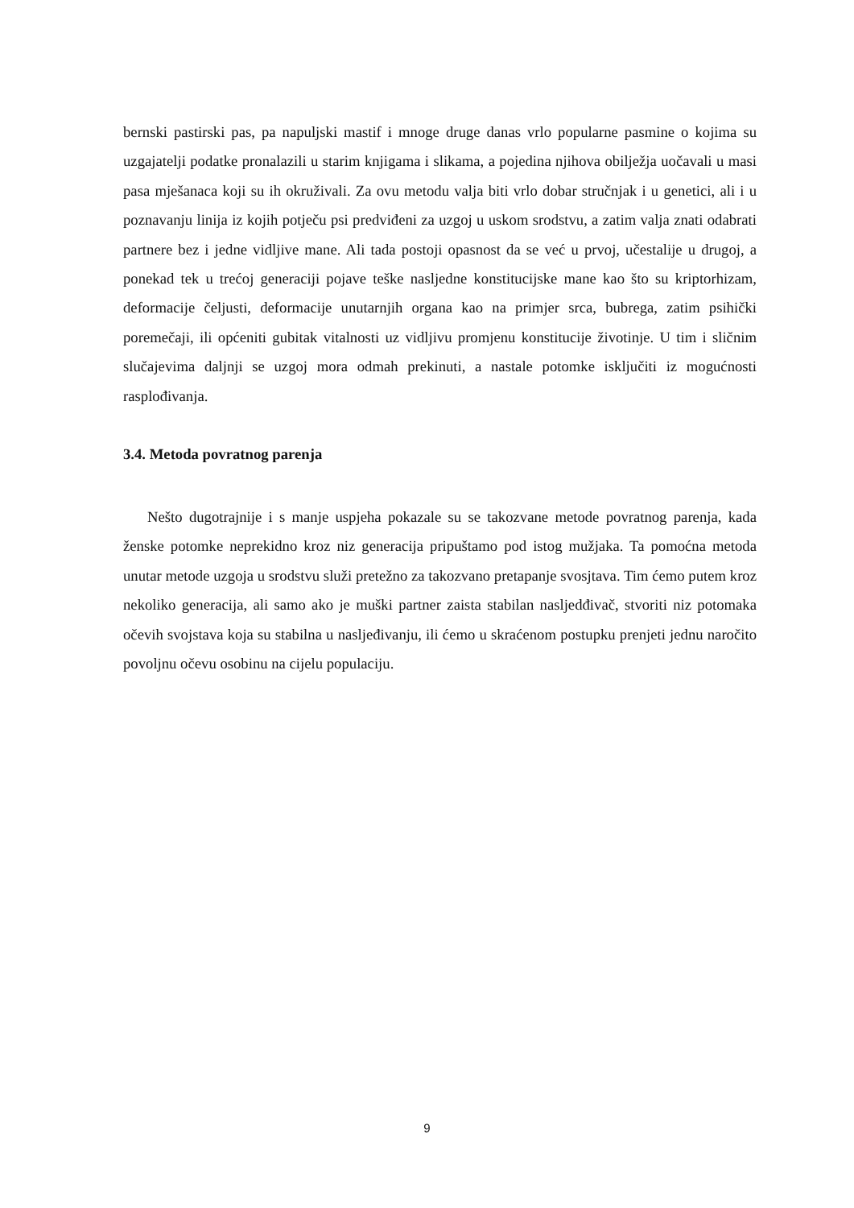bernski pastirski pas, pa napuljski mastif i mnoge druge danas vrlo popularne pasmine o kojima su uzgajatelji podatke pronalazili u starim knjigama i slikama, a pojedina njihova obilježja uočavali u masi pasa mješanaca koji su ih okruživali. Za ovu metodu valja biti vrlo dobar stručnjak i u genetici, ali i u poznavanju linija iz kojih potječu psi predviđeni za uzgoj u uskom srodstvu, a zatim valja znati odabrati partnere bez i jedne vidljive mane. Ali tada postoji opasnost da se već u prvoj, učestalije u drugoj, a ponekad tek u trećoj generaciji pojave teške nasljedne konstitucijske mane kao što su kriptorhizam, deformacije čeljusti, deformacije unutarnjih organa kao na primjer srca, bubrega, zatim psihički poremečaji, ili općeniti gubitak vitalnosti uz vidljivu promjenu konstitucije životinje. U tim i sličnim slučajevima daljnji se uzgoj mora odmah prekinuti, a nastale potomke isključiti iz mogućnosti rasplođivanja.
3.4. Metoda povratnog parenja
Nešto dugotrajnije i s manje uspjeha pokazale su se takozvane metode povratnog parenja, kada ženske potomke neprekidno kroz niz generacija pripuštamo pod istog mužjaka. Ta pomoćna metoda unutar metode uzgoja u srodstvu služi pretežno za takozvano pretapanje svosjtava. Tim ćemo putem kroz nekoliko generacija, ali samo ako je muški partner zaista stabilan nasljedđivač, stvoriti niz potomaka očevih svojstava koja su stabilna u nasljeđivanju, ili ćemo u skraćenom postupku prenjeti jednu naročito povoljnu očevu osobinu na cijelu populaciju.
9